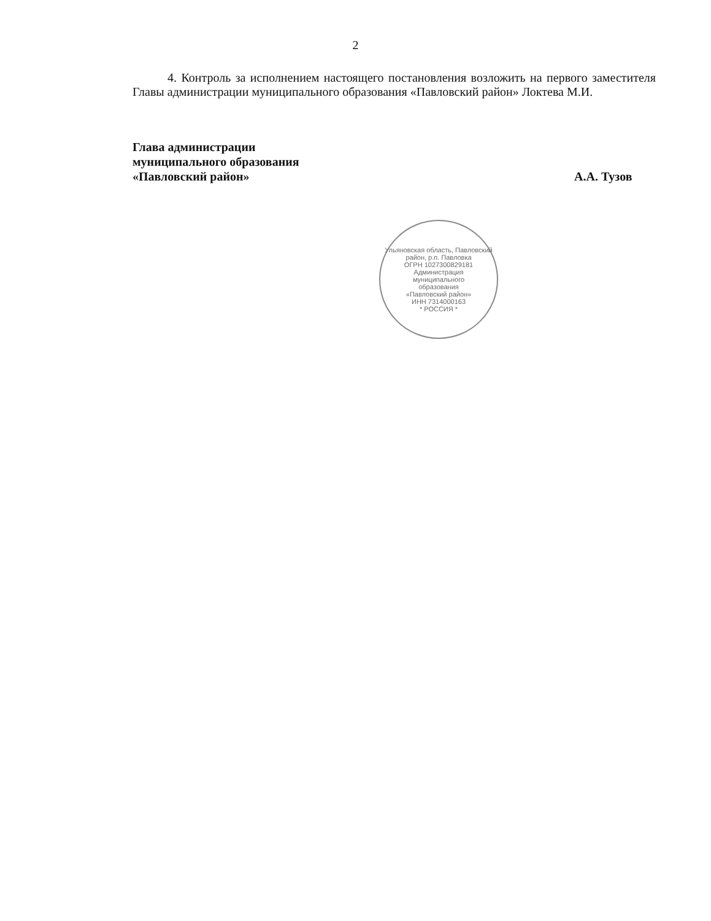2
4. Контроль за исполнением настоящего постановления возложить на первого заместителя Главы администрации муниципального образования «Павловский район» Локтева М.И.
Глава администрации
муниципального образования
«Павловский район»
А.А. Тузов
Ульяновская область, Павловский район, р.п. Павловка
ОГРН 1027300829181
Администрация
муниципального
образования
«Павловский район»
ИНН 7314000163
* РОССИЯ *